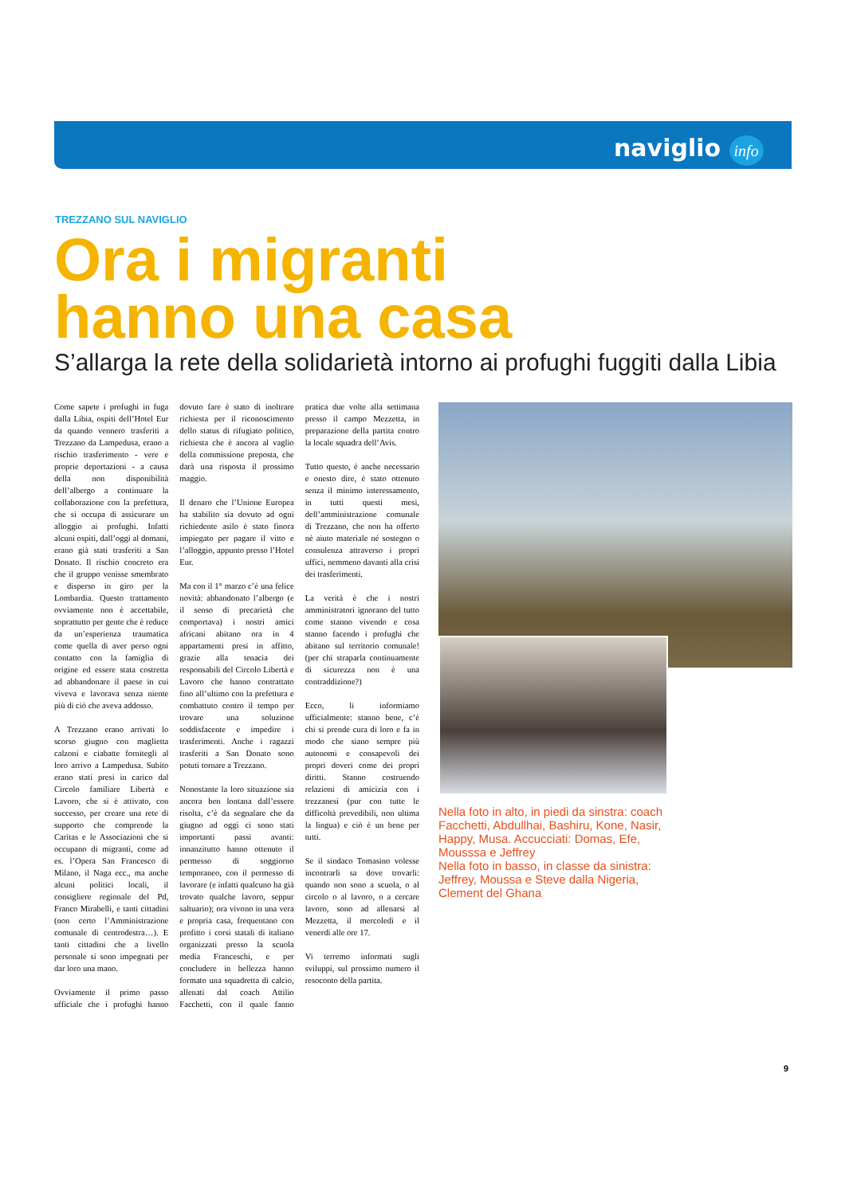naviglio info
TREZZANO SUL NAVIGLIO
Ora i migranti
hanno una casa
S’allarga la rete della solidarietà intorno ai profughi fuggiti dalla Libia
Come sapete i profughi in fuga dalla Libia, ospiti dell’Hotel Eur da quando vennero trasferiti a Trezzano da Lampedusa, erano a rischio trasferimento - vere e proprie deportazioni - a causa della non disponibilità dell’albergo a continuare la collaborazione con la prefettura, che si occupa di assicurare un alloggio ai profughi. Infatti alcuni ospiti, dall’oggi al domani, erano già stati trasferiti a San Donato. Il rischio concreto era che il gruppo venisse smembrato e disperso in giro per la Lombardia. Questo trattamento ovviamente non è accettabile, soprattutto per gente che è reduce da un’esperienza traumatica come quella di aver perso ogni contatto con la famiglia di origine ed essere stata costretta ad abbandonare il paese in cui viveva e lavorava senza niente più di ciò che aveva addosso.
A Trezzano erano arrivati lo scorso giugno con maglietta calzoni e ciabatte fornitegli al loro arrivo a Lampedusa. Subito erano stati presi in carico dal Circolo familiare Libertà e Lavoro, che si è attivato, con successo, per creare una rete di supporto che comprende la Caritas e le Associazioni che si occupano di migranti, come ad es. l’Opera San Francesco di Milano, il Naga ecc., ma anche alcuni politici locali, il consigliere regionale del Pd, Franco Mirabelli, e tanti cittadini (non certo l’Amministrazione comunale di centrodestra…). E tanti cittadini che a livello personale si sono impegnati per dar loro una mano.
Ovviamente il primo passo ufficiale che i profughi hanno dovuto fare è stato di inoltrare richiesta per il riconoscimento dello status di rifugiato politico, richiesta che è ancora al vaglio della commissione preposta, che darà una risposta il prossimo maggio.
Il denaro che l’Unione Europea ha stabilito sia dovuto ad ogni richiedente asilo è stato finora impiegato per pagare il vitto e l’alloggio, appunto presso l’Hotel Eur.
Ma con il 1° marzo c’è una felice novità: abbandonato l’albergo (e il senso di precarietà che comportava) i nostri amici africani abitano ora in 4 appartamenti presi in affitto, grazie alla tenacia dei responsabili del Circolo Libertà e Lavoro che hanno contrattato fino all’ultimo con la prefettura e combattuto contro il tempo per trovare una soluzione soddisfacente e impedire i trasferimenti. Anche i ragazzi trasferiti a San Donato sono potuti tornare a Trezzano.
Nonostante la loro situazione sia ancora ben lontana dall’essere risolta, c’è da segnalare che da giugno ad oggi ci sono stati importanti passi avanti: innanzitutto hanno ottenuto il permesso di soggiorno temporaneo, con il permesso di lavorare (e infatti qualcuno ha già trovato qualche lavoro, seppur saltuario); ora vivono in una vera e propria casa, frequentano con profitto i corsi statali di italiano organizzati presso la scuola media Franceschi, e per concludere in bellezza hanno formato una squadretta di calcio, allenati dal coach Attilio Facchetti, con il quale fanno pratica due volte alla settimana presso il campo Mezzetta, in preparazione della partita contro la locale squadra dell’Avis.
Tutto questo, è anche necessario e onesto dire, è stato ottenuto senza il minimo interessamento, in tutti questi mesi, dell’amministrazione comunale di Trezzano, che non ha offerto nè aiuto materiale né sostegno o consulenza attraverso i propri uffici, nemmeno davanti alla crisi dei trasferimenti.
La verità è che i nostri amministratori ignorano del tutto come stanno vivendo e cosa stanno facendo i profughi che abitano sul territorio comunale! (per chi straparla continuamente di sicurezza non è una contraddizione?)
Ecco, li informiamo ufficialmente: stanno bene, c’è chi si prende cura di loro e fa in modo che siano sempre più autonomi e consapevoli dei propri doveri come dei propri diritti. Stanno costruendo relazioni di amicizia con i trezzanesi (pur con tutte le difficoltà prevedibili, non ultima la lingua) e ciò è un bene per tutti.
Se il sindaco Tomasino volesse incontrarli sa dove trovarli: quando non sono a scuola, o al circolo o al lavoro, o a cercare lavoro, sono ad allenarsi al Mezzetta, il mercoledì e il venerdì alle ore 17.
Vi terremo informati sugli sviluppi, sul prossimo numero il resoconto della partita.
Nella foto in alto, in piedi da sinstra: coach Facchetti, Abdullhai, Bashiru, Kone, Nasir, Happy, Musa. Accucciati: Domas, Efe, Mousssa e Jeffrey
Nella foto in basso, in classe da sinistra: Jeffrey, Moussa e Steve dalla Nigeria, Clement del Ghana
9